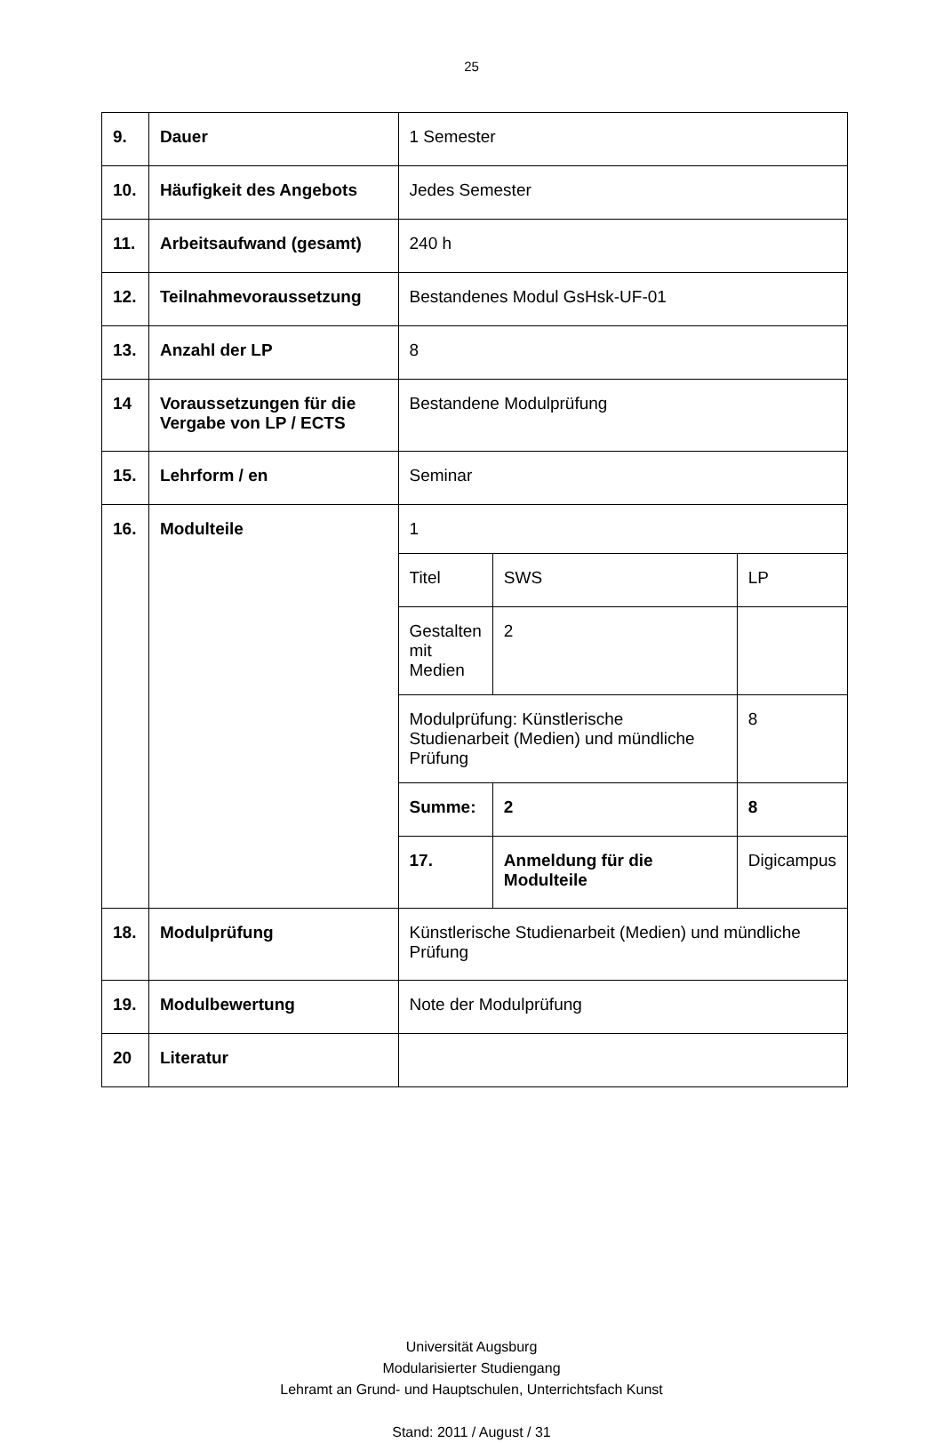25
| 9. | Dauer | 1 Semester | | |
| 10. | Häufigkeit des Angebots | Jedes Semester | | |
| 11. | Arbeitsaufwand (gesamt) | 240 h | | |
| 12. | Teilnahmevoraussetzung | Bestandenes Modul GsHsk-UF-01 | | |
| 13. | Anzahl der LP | 8 | | |
| 14 | Voraussetzungen für die Vergabe von LP / ECTS | Bestandene Modulprüfung | | |
| 15. | Lehrform / en | Seminar | | |
| 16. | Modulteile | 1 | | |
| | | Titel | SWS | LP |
| | | Gestalten mit Medien | 2 | |
| | | Modulprüfung: Künstlerische Studienarbeit (Medien) und mündliche Prüfung | | 8 |
| | | Summe: | 2 | 8 |
| | | 17. | Anmeldung für die Modulteile | Digicampus |
| 18. | Modulprüfung | Künstlerische Studienarbeit (Medien) und mündliche Prüfung | | |
| 19. | Modulbewertung | Note der Modulprüfung | | |
| 20 | Literatur | | | |
Universität Augsburg
Modularisierter Studiengang
Lehramt an Grund- und Hauptschulen, Unterrichtsfach Kunst
Stand: 2011 / August / 31